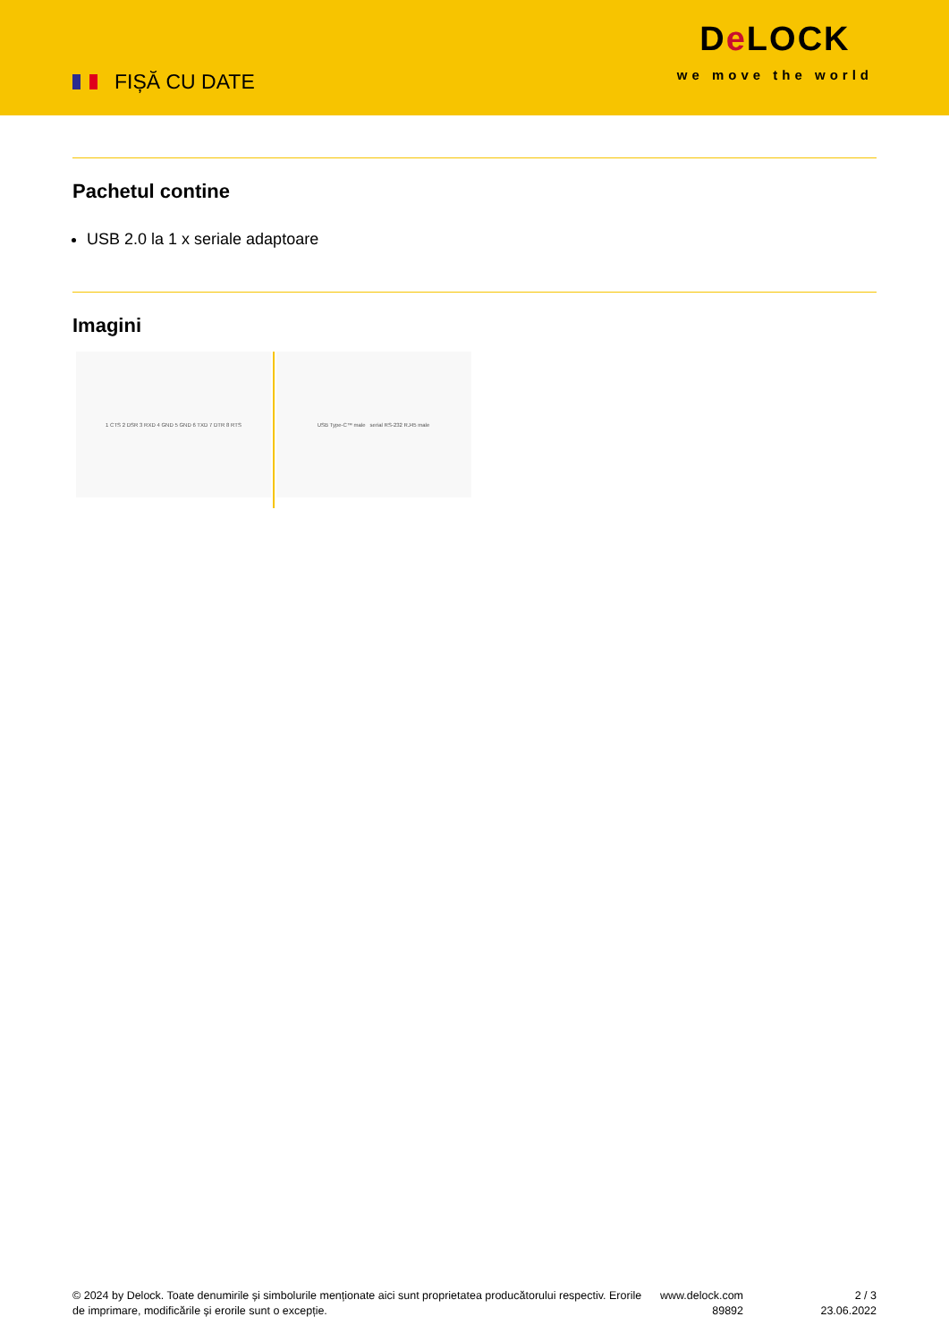FIȘĂ CU DATE
De LOCK
we move the world
Pachetul contine
USB 2.0 la 1 x seriale adaptoare
Imagini
1 CTS 2 DSR 3 RXD 4 GND 5 GND 6 TXD 7 DTR 8 RTS USB Type-C™ male serial RS-232 RJ45 male
© 2024 by Delock. Toate denumirile și simbolurile menționate aici sunt proprietatea producătorului respectiv. Erorile de imprimare, modificările și erorile sunt o excepție.
www.delock.com
89892
2 / 3
23.06.2022